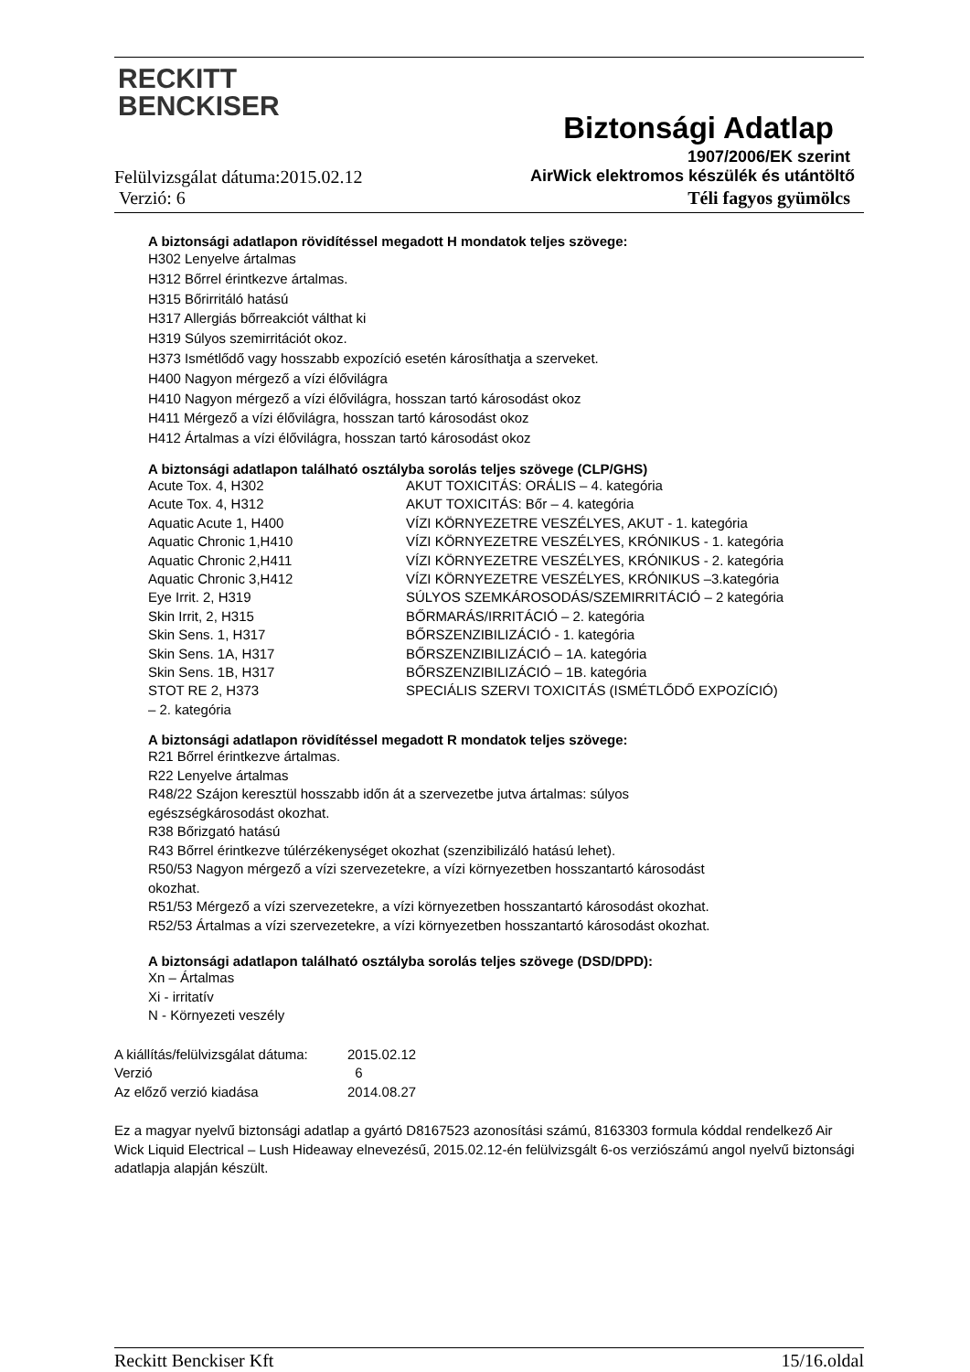RECKITT
BENCKISER
Biztonsági Adatlap
1907/2006/EK szerint
Felülvizsgálat dátuma:2015.02.12 AirWick elektromos készülék és utántöltő
Verzió: 6 Téli fagyos gyümölcs
A biztonsági adatlapon rövidítéssel megadott H mondatok teljes szövege:
H302 Lenyelve ártalmas
H312 Bőrrel érintkezve ártalmas.
H315 Bőrirritáló hatású
H317 Allergiás bőrreakciót válthat ki
H319 Súlyos szemirritációt okoz.
H373 Ismétlődő vagy hosszabb expozíció esetén károsíthatja a szerveket.
H400 Nagyon mérgező a vízi élővilágra
H410 Nagyon mérgező a vízi élővilágra, hosszan tartó károsodást okoz
H411 Mérgező a vízi élővilágra, hosszan tartó károsodást okoz
H412 Ártalmas a vízi élővilágra, hosszan tartó károsodást okoz
A biztonsági adatlapon található osztályba sorolás teljes szövege (CLP/GHS)
Acute Tox. 4, H302
AKUT TOXICITÁS: ORÁLIS – 4. kategória
Acute Tox. 4, H312
AKUT TOXICITÁS: Bőr – 4. kategória
Aquatic Acute 1, H400
VÍZI KÖRNYEZETRE VESZÉLYES, AKUT - 1. kategória
Aquatic Chronic 1,H410
VÍZI KÖRNYEZETRE VESZÉLYES, KRÓNIKUS - 1. kategória
Aquatic Chronic 2,H411
VÍZI KÖRNYEZETRE VESZÉLYES, KRÓNIKUS - 2. kategória
Aquatic Chronic 3,H412
VÍZI KÖRNYEZETRE VESZÉLYES, KRÓNIKUS –3.kategória
Eye Irrit. 2, H319
SÚLYOS SZEMKÁROSODÁS/SZEMIRRITÁCIÓ – 2 kategória
Skin Irrit, 2, H315
BŐRMARÁS/IRRITÁCIÓ – 2. kategória
Skin Sens. 1, H317
BŐRSZENZIBILIZÁCIÓ - 1. kategória
Skin Sens. 1A, H317
BŐRSZENZIBILIZÁCIÓ – 1A. kategória
Skin Sens. 1B, H317
BŐRSZENZIBILIZÁCIÓ – 1B. kategória
STOT RE 2, H373
SPECIÁLIS SZERVI TOXICITÁS (ISMÉTLŐDŐ EXPOZÍCIÓ)
– 2. kategória
A biztonsági adatlapon rövidítéssel megadott R mondatok teljes szövege:
R21 Bőrrel érintkezve ártalmas.
R22 Lenyelve ártalmas
R48/22 Szájon keresztül hosszabb időn át a szervezetbe jutva ártalmas: súlyos
egészségkárosodást okozhat.
R38 Bőrizgató hatású
R43 Bőrrel érintkezve túlérzékenységet okozhat (szenzibilizáló hatású lehet).
R50/53 Nagyon mérgező a vízi szervezetekre, a vízi környezetben hosszantartó károsodást
okozhat.
R51/53 Mérgező a vízi szervezetekre, a vízi környezetben hosszantartó károsodást okozhat.
R52/53 Ártalmas a vízi szervezetekre, a vízi környezetben hosszantartó károsodást okozhat.
A biztonsági adatlapon található osztályba sorolás teljes szövege (DSD/DPD):
Xn – Ártalmas
Xi - irritatív
N - Környezeti veszély
A kiállítás/felülvizsgálat dátuma:
2015.02.12
Verzió
6
Az előző verzió kiadása
2014.08.27
Ez a magyar nyelvű biztonsági adatlap a gyártó D8167523 azonosítási számú, 8163303 formula kóddal rendelkező Air Wick Liquid Electrical – Lush Hideaway elnevezésű, 2015.02.12-én felülvizsgált 6-os verziószámú angol nyelvű biztonsági adatlapja alapján készült.
Reckitt Benckiser Kft 15/16.oldal